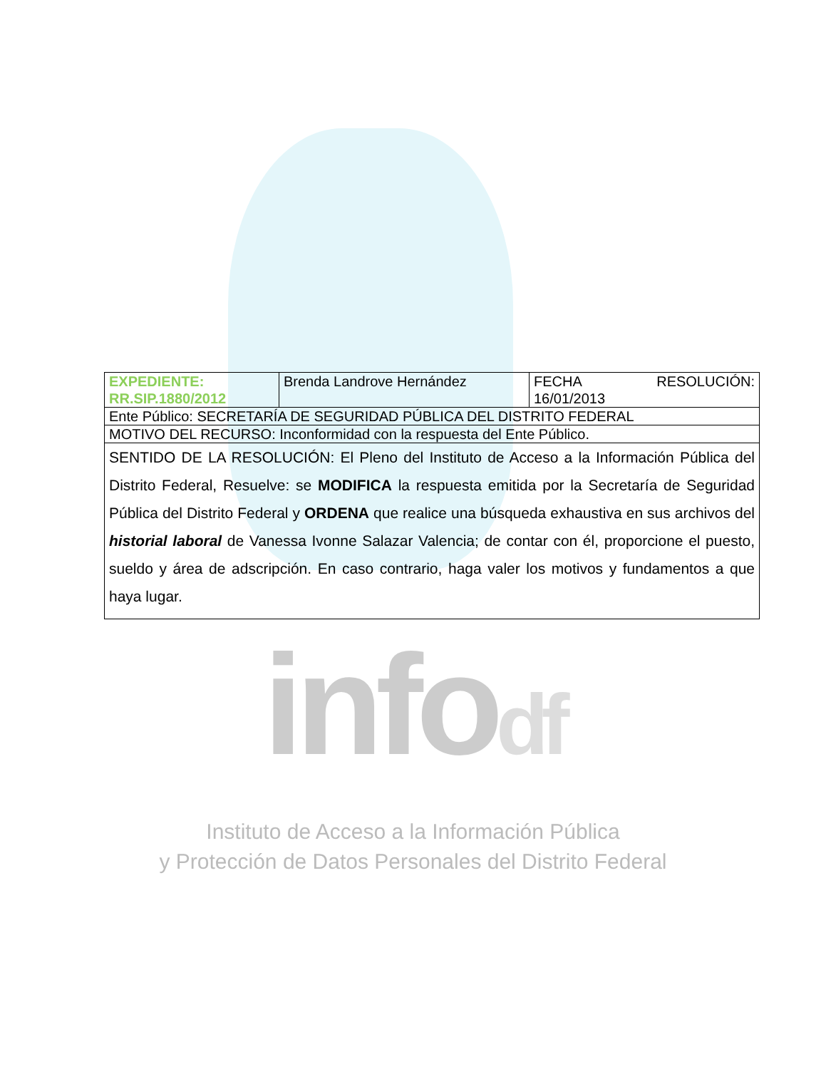| EXPEDIENTE: RR.SIP.1880/2012 | Brenda Landrove Hernández | FECHA RESOLUCIÓN: 16/01/2013 |
| Ente Público: SECRETARÍA DE SEGURIDAD PÚBLICA DEL DISTRITO FEDERAL | | |
| MOTIVO DEL RECURSO: Inconformidad con la respuesta del Ente Público. | | |
| SENTIDO DE LA RESOLUCIÓN: El Pleno del Instituto de Acceso a la Información Pública del Distrito Federal, Resuelve: se MODIFICA la respuesta emitida por la Secretaría de Seguridad Pública del Distrito Federal y ORDENA que realice una búsqueda exhaustiva en sus archivos del historial laboral de Vanessa Ivonne Salazar Valencia; de contar con él, proporcione el puesto, sueldo y área de adscripción. En caso contrario, haga valer los motivos y fundamentos a que haya lugar. | | |
infodf
Instituto de Acceso a la Información Pública
y Protección de Datos Personales del Distrito Federal